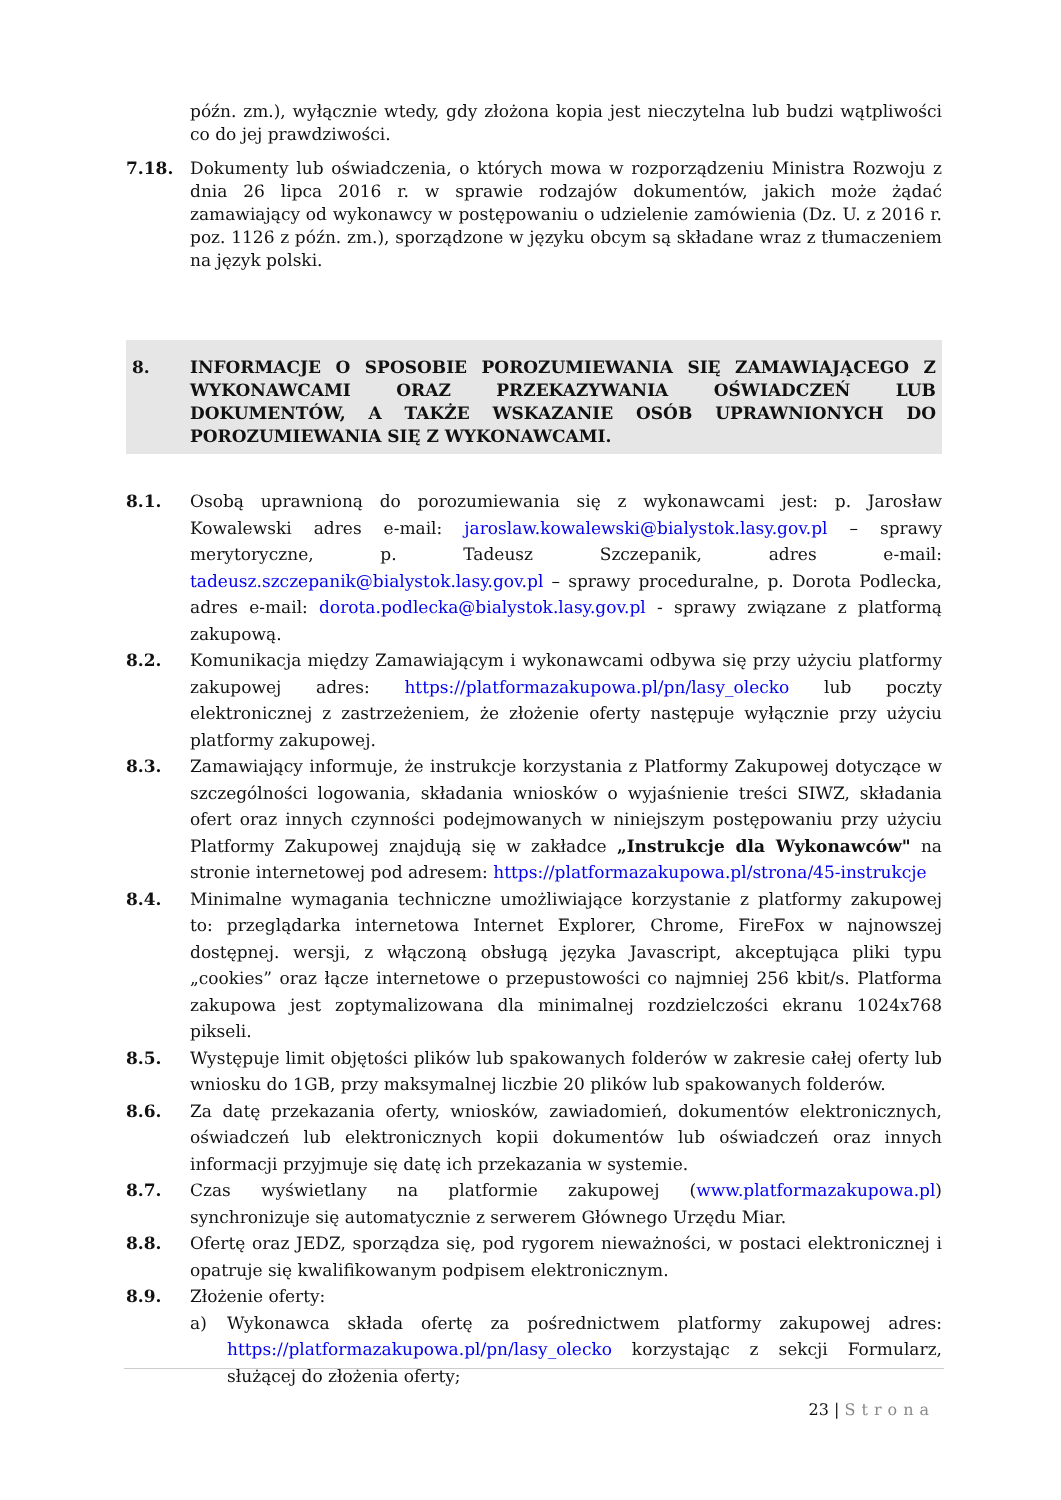późn. zm.), wyłącznie wtedy, gdy złożona kopia jest nieczytelna lub budzi wątpliwości co do jej prawdziwości.
7.18. Dokumenty lub oświadczenia, o których mowa w rozporządzeniu Ministra Rozwoju z dnia 26 lipca 2016 r. w sprawie rodzajów dokumentów, jakich może żądać zamawiający od wykonawcy w postępowaniu o udzielenie zamówienia (Dz. U. z 2016 r. poz. 1126 z późn. zm.), sporządzone w języku obcym są składane wraz z tłumaczeniem na język polski.
8. INFORMACJE O SPOSOBIE POROZUMIEWANIA SIĘ ZAMAWIAJĄCEGO Z WYKONAWCAMI ORAZ PRZEKAZYWANIA OŚWIADCZEŃ LUB DOKUMENTÓW, A TAKŻE WSKAZANIE OSÓB UPRAWNIONYCH DO POROZUMIEWANIA SIĘ Z WYKONAWCAMI.
8.1. Osobą uprawnioną do porozumiewania się z wykonawcami jest: p. Jarosław Kowalewski adres e-mail: jaroslaw.kowalewski@bialystok.lasy.gov.pl – sprawy merytoryczne, p. Tadeusz Szczepanik, adres e-mail: tadeusz.szczepanik@bialystok.lasy.gov.pl – sprawy proceduralne, p. Dorota Podlecka, adres e-mail: dorota.podlecka@bialystok.lasy.gov.pl - sprawy związane z platformą zakupową.
8.2. Komunikacja między Zamawiającym i wykonawcami odbywa się przy użyciu platformy zakupowej adres: https://platformazakupowa.pl/pn/lasy_olecko lub poczty elektronicznej z zastrzeżeniem, że złożenie oferty następuje wyłącznie przy użyciu platformy zakupowej.
8.3. Zamawiający informuje, że instrukcje korzystania z Platformy Zakupowej dotyczące w szczególności logowania, składania wniosków o wyjaśnienie treści SIWZ, składania ofert oraz innych czynności podejmowanych w niniejszym postępowaniu przy użyciu Platformy Zakupowej znajdują się w zakładce „Instrukcje dla Wykonawców" na stronie internetowej pod adresem: https://platformazakupowa.pl/strona/45-instrukcje
8.4. Minimalne wymagania techniczne umożliwiające korzystanie z platformy zakupowej to: przeglądarka internetowa Internet Explorer, Chrome, FireFox w najnowszej dostępnej. wersji, z włączoną obsługą języka Javascript, akceptująca pliki typu „cookies” oraz łącze internetowe o przepustowości co najmniej 256 kbit/s. Platforma zakupowa jest zoptymalizowana dla minimalnej rozdzielczości ekranu 1024x768 pikseli.
8.5. Występuje limit objętości plików lub spakowanych folderów w zakresie całej oferty lub wniosku do 1GB, przy maksymalnej liczbie 20 plików lub spakowanych folderów.
8.6. Za datę przekazania oferty, wniosków, zawiadomień, dokumentów elektronicznych, oświadczeń lub elektronicznych kopii dokumentów lub oświadczeń oraz innych informacji przyjmuje się datę ich przekazania w systemie.
8.7. Czas wyświetlany na platformie zakupowej (www.platformazakupowa.pl) synchronizuje się automatycznie z serwerem Głównego Urzędu Miar.
8.8. Ofertę oraz JEDZ, sporządza się, pod rygorem nieważności, w postaci elektronicznej i opatruje się kwalifikowanym podpisem elektronicznym.
8.9. Złożenie oferty:
a) Wykonawca składa ofertę za pośrednictwem platformy zakupowej adres: https://platformazakupowa.pl/pn/lasy_olecko korzystając z sekcji Formularz, służącej do złożenia oferty;
23 | Strona